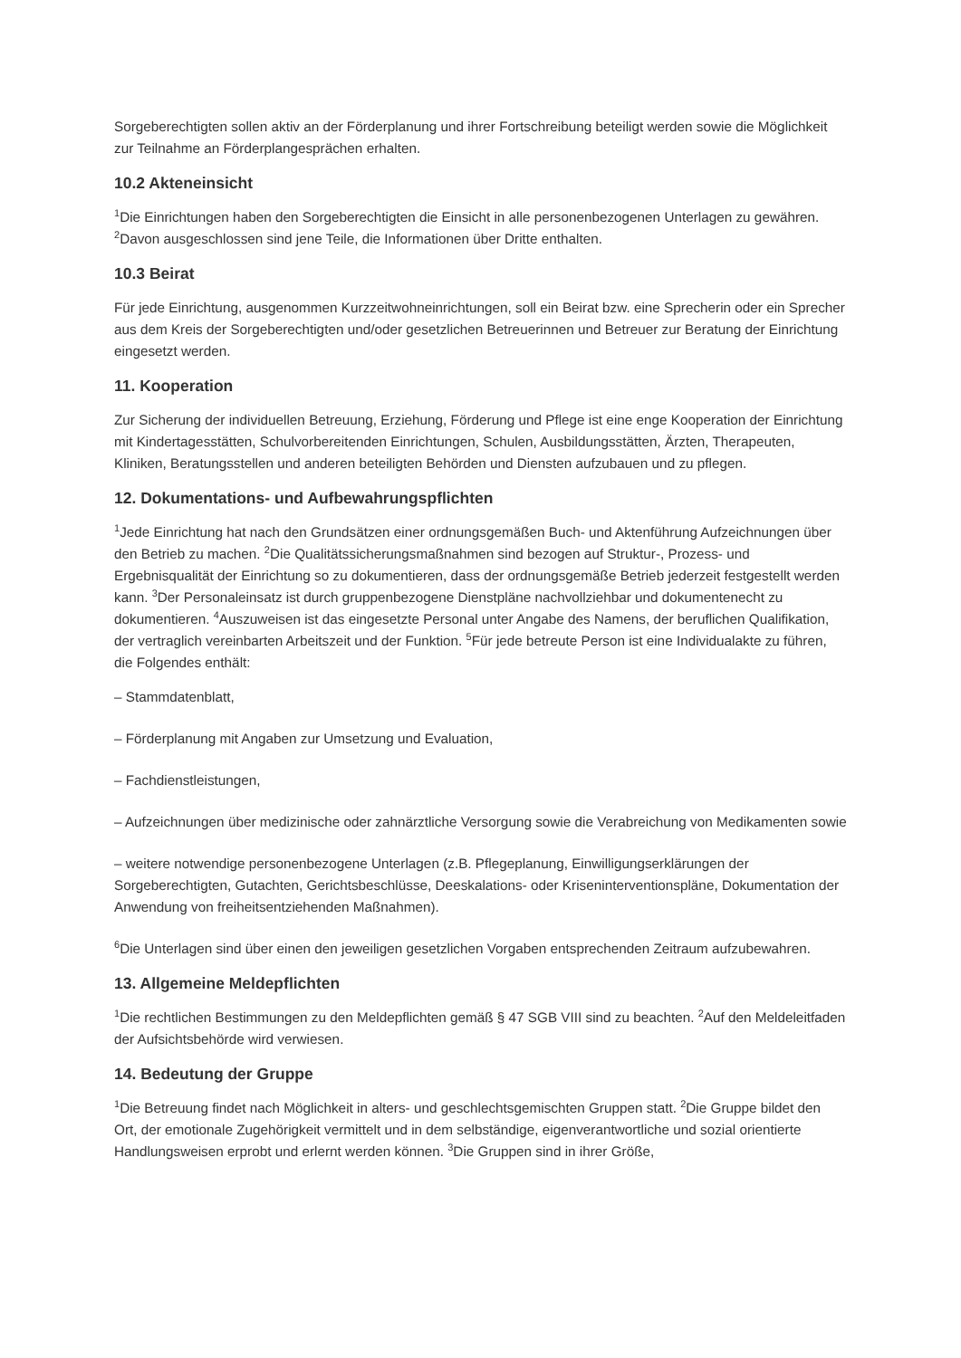Sorgeberechtigten sollen aktiv an der Förderplanung und ihrer Fortschreibung beteiligt werden sowie die Möglichkeit zur Teilnahme an Förderplangesprächen erhalten.
10.2 Akteneinsicht
<sup>1</sup> Die Einrichtungen haben den Sorgeberechtigten die Einsicht in alle personenbezogenen Unterlagen zu gewähren. <sup>2</sup>Davon ausgeschlossen sind jene Teile, die Informationen über Dritte enthalten.
10.3 Beirat
Für jede Einrichtung, ausgenommen Kurzzeitwohneinrichtungen, soll ein Beirat bzw. eine Sprecherin oder ein Sprecher aus dem Kreis der Sorgeberechtigten und/oder gesetzlichen Betreuerinnen und Betreuer zur Beratung der Einrichtung eingesetzt werden.
11. Kooperation
Zur Sicherung der individuellen Betreuung, Erziehung, Förderung und Pflege ist eine enge Kooperation der Einrichtung mit Kindertagesstätten, Schulvorbereitenden Einrichtungen, Schulen, Ausbildungsstätten, Ärzten, Therapeuten, Kliniken, Beratungsstellen und anderen beteiligten Behörden und Diensten aufzubauen und zu pflegen.
12. Dokumentations- und Aufbewahrungspflichten
<sup>1</sup> Jede Einrichtung hat nach den Grundsätzen einer ordnungsgemäßen Buch- und Aktenführung Aufzeichnungen über den Betrieb zu machen. <sup>2</sup>Die Qualitätssicherungsmaßnahmen sind bezogen auf Struktur-, Prozess- und Ergebnisqualität der Einrichtung so zu dokumentieren, dass der ordnungsgemäße Betrieb jederzeit festgestellt werden kann. <sup>3</sup>Der Personaleinsatz ist durch gruppenbezogene Dienstpläne nachvollziehbar und dokumentenecht zu dokumentieren. <sup>4</sup>Auszuweisen ist das eingesetzte Personal unter Angabe des Namens, der beruflichen Qualifikation, der vertraglich vereinbarten Arbeitszeit und der Funktion. <sup>5</sup>Für jede betreute Person ist eine Individualakte zu führen, die Folgendes enthält:
– Stammdatenblatt,
– Förderplanung mit Angaben zur Umsetzung und Evaluation,
– Fachdienstleistungen,
– Aufzeichnungen über medizinische oder zahnärztliche Versorgung sowie die Verabreichung von Medikamenten sowie
– weitere notwendige personenbezogene Unterlagen (z.B. Pflegeplanung, Einwilligungserklärungen der Sorgeberechtigten, Gutachten, Gerichtsbeschlüsse, Deeskalations- oder Kriseninterventionspläne, Dokumentation der Anwendung von freiheitsentziehenden Maßnahmen).
<sup>6</sup> Die Unterlagen sind über einen den jeweiligen gesetzlichen Vorgaben entsprechenden Zeitraum aufzubewahren.
13. Allgemeine Meldepflichten
<sup>1</sup> Die rechtlichen Bestimmungen zu den Meldepflichten gemäß § 47 SGB VIII sind zu beachten. <sup>2</sup>Auf den Meldeleitfaden der Aufsichtsbehörde wird verwiesen.
14. Bedeutung der Gruppe
<sup>1</sup> Die Betreuung findet nach Möglichkeit in alters- und geschlechtsgemischten Gruppen statt. <sup>2</sup>Die Gruppe bildet den Ort, der emotionale Zugehörigkeit vermittelt und in dem selbständige, eigenverantwortliche und sozial orientierte Handlungsweisen erprobt und erlernt werden können. <sup>3</sup>Die Gruppen sind in ihrer Größe,